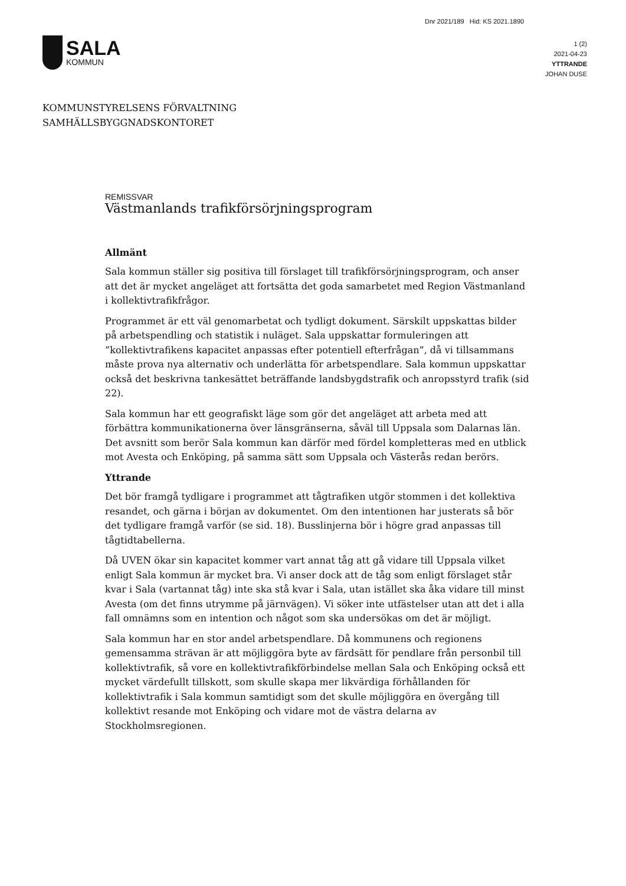Dnr 2021/189 Hid: KS 2021.1890
SALA
KOMMUN
1 (2)
2021-04-23
YTTRANDE
JOHAN DUSE
KOMMUNSTYRELSENS FÖRVALTNING
SAMHÄLLSBYGGNADSKONTORET
REMISSVAR
Västmanlands trafikförsörjningsprogram
Allmänt
Sala kommun ställer sig positiva till förslaget till trafikförsörjningsprogram, och anser att det är mycket angeläget att fortsätta det goda samarbetet med Region Västmanland i kollektivtrafikfrågor.
Programmet är ett väl genomarbetat och tydligt dokument. Särskilt uppskattas bilder på arbetspendling och statistik i nuläget. Sala uppskattar formuleringen att ”kollektivtrafikens kapacitet anpassas efter potentiell efterfrågan”, då vi tillsammans måste prova nya alternativ och underlätta för arbetspendlare. Sala kommun uppskattar också det beskrivna tankesättet beträffande landsbygdstrafik och anropsstyrd trafik (sid 22).
Sala kommun har ett geografiskt läge som gör det angeläget att arbeta med att förbättra kommunikationerna över länsgränserna, såväl till Uppsala som Dalarnas län. Det avsnitt som berör Sala kommun kan därför med fördel kompletteras med en utblick mot Avesta och Enköping, på samma sätt som Uppsala och Västerås redan berörs.
Yttrande
Det bör framgå tydligare i programmet att tågtrafiken utgör stommen i det kollektiva resandet, och gärna i början av dokumentet. Om den intentionen har justerats så bör det tydligare framgå varför (se sid. 18). Busslinjerna bör i högre grad anpassas till tågtidtabellerna.
Då UVEN ökar sin kapacitet kommer vart annat tåg att gå vidare till Uppsala vilket enligt Sala kommun är mycket bra. Vi anser dock att de tåg som enligt förslaget står kvar i Sala (vartannat tåg) inte ska stå kvar i Sala, utan istället ska åka vidare till minst Avesta (om det finns utrymme på järnvägen). Vi söker inte utfästelser utan att det i alla fall omnämns som en intention och något som ska undersökas om det är möjligt.
Sala kommun har en stor andel arbetspendlare. Då kommunens och regionens gemensamma strävan är att möjliggöra byte av färdsätt för pendlare från personbil till kollektivtrafik, så vore en kollektivtrafikförbindelse mellan Sala och Enköping också ett mycket värdefullt tillskott, som skulle skapa mer likvärdiga förhållanden för kollektivtrafik i Sala kommun samtidigt som det skulle möjliggöra en övergång till kollektivt resande mot Enköping och vidare mot de västra delarna av Stockholmsregionen.